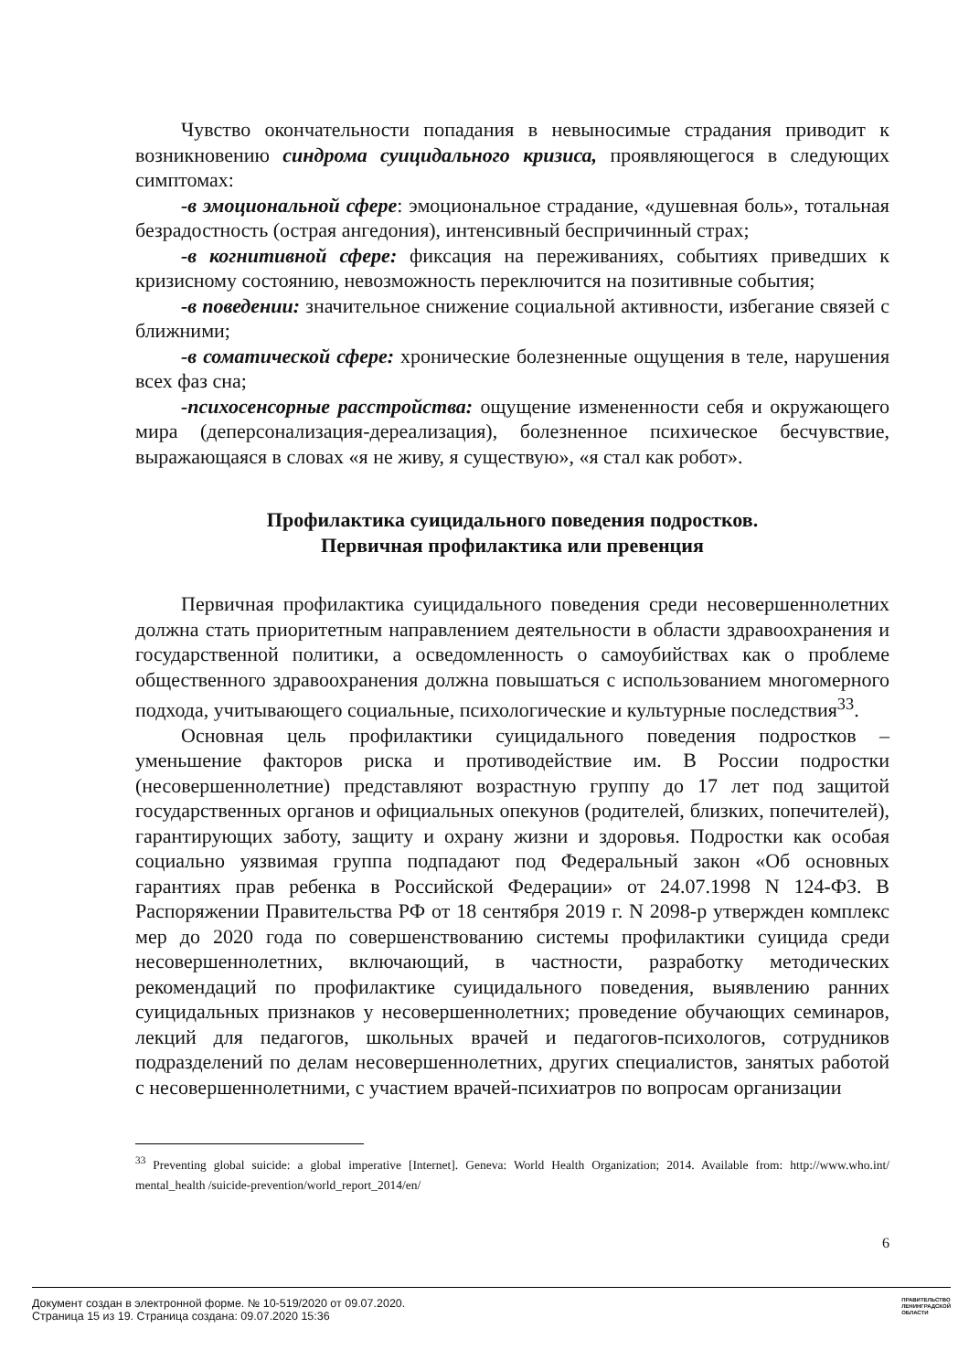Чувство окончательности попадания в невыносимые страдания приводит к возникновению синдрома суицидального кризиса, проявляющегося в следующих симптомах:
-в эмоциональной сфере: эмоциональное страдание, «душевная боль», тотальная безрадостность (острая ангедония), интенсивный беспричинный страх;
-в когнитивной сфере: фиксация на переживаниях, событиях приведших к кризисному состоянию, невозможность переключится на позитивные события;
-в поведении: значительное снижение социальной активности, избегание связей с ближними;
-в соматической сфере: хронические болезненные ощущения в теле, нарушения всех фаз сна;
-психосенсорные расстройства: ощущение измененности себя и окружающего мира (деперсонализация-дереализация), болезненное психическое бесчувствие, выражающаяся в словах «я не живу, я существую», «я стал как робот».
Профилактика суицидального поведения подростков.
Первичная профилактика или превенция
Первичная профилактика суицидального поведения среди несовершеннолетних должна стать приоритетным направлением деятельности в области здравоохранения и государственной политики, а осведомленность о самоубийствах как о проблеме общественного здравоохранения должна повышаться с использованием многомерного подхода, учитывающего социальные, психологические и культурные последствия<sup>33</sup>.
Основная цель профилактики суицидального поведения подростков – уменьшение факторов риска и противодействие им. В России подростки (несовершеннолетние) представляют возрастную группу до 17 лет под защитой государственных органов и официальных опекунов (родителей, близких, попечителей), гарантирующих заботу, защиту и охрану жизни и здоровья. Подростки как особая социально уязвимая группа подпадают под Федеральный закон «Об основных гарантиях прав ребенка в Российской Федерации» от 24.07.1998 N 124-ФЗ. В Распоряжении Правительства РФ от 18 сентября 2019 г. N 2098-р утвержден комплекс мер до 2020 года по совершенствованию системы профилактики суицида среди несовершеннолетних, включающий, в частности, разработку методических рекомендаций по профилактике суицидального поведения, выявлению ранних суицидальных признаков у несовершеннолетних; проведение обучающих семинаров, лекций для педагогов, школьных врачей и педагогов-психологов, сотрудников подразделений по делам несовершеннолетних, других специалистов, занятых работой с несовершеннолетними, с участием врачей-психиатров по вопросам организации
<sup>33</sup> Preventing global suicide: a global imperative [Internet]. Geneva: World Health Organization; 2014. Available from: http://www.who.int/ mental_health /suicide-prevention/world_report_2014/en/
6
Документ создан в электронной форме. № 10-519/2020 от 09.07.2020.
Страница 15 из 19. Страница создана: 09.07.2020 15:36
ПРАВИТЕЛЬСТВО
ЛЕНИНГРАДСКОЙ
ОБЛАСТИ